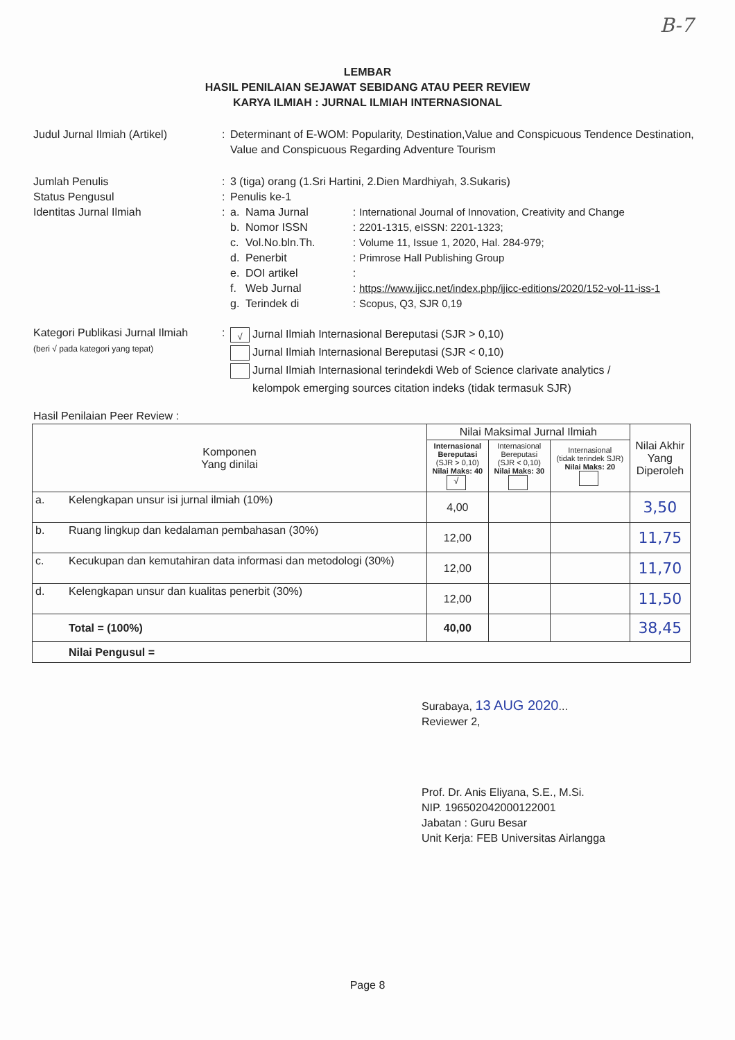B-7
LEMBAR
HASIL PENILAIAN SEJAWAT SEBIDANG ATAU PEER REVIEW
KARYA ILMIAH : JURNAL ILMIAH INTERNASIONAL
Judul Jurnal Ilmiah (Artikel)
: Determinant of E-WOM: Popularity, Destination,Value and Conspicuous Tendence Destination, Value and Conspicuous Regarding Adventure Tourism
Jumlah Penulis : 3 (tiga) orang (1.Sri Hartini, 2.Dien Mardhiyah, 3.Sukaris)
Status Pengusul : Penulis ke-1
Identitas Jurnal Ilmiah : a. Nama Jurnal: International Journal of Innovation, Creativity and Change
b. Nomor ISSN: 2201-1315, eISSN: 2201-1323;
c. Vol.No.bln.Th.: Volume 11, Issue 1, 2020, Hal. 284-979;
d. Penerbit: Primrose Hall Publishing Group
e. DOI artikel:
f. Web Jurnal: https://www.ijicc.net/index.php/ijicc-editions/2020/152-vol-11-iss-1
g. Terindek di: Scopus, Q3, SJR 0,19
Kategori Publikasi Jurnal Ilmiah
(beri √ pada kategori yang tepat)
:
√ Jurnal Ilmiah Internasional Bereputasi (SJR > 0,10)
Jurnal Ilmiah Internasional Bereputasi (SJR < 0,10)
Jurnal Ilmiah Internasional terindekdi Web of Science clarivate analytics /
kelompok emerging sources citation indeks (tidak termasuk SJR)
Hasil Penilaian Peer Review :
| Komponen Yang dinilai | | Nilai Maksimal Jurnal Ilmiah | | | Nilai Akhir Yang Diperoleh |
| --- | --- | --- | --- | --- | --- |
| | | Internasional Bereputasi (SJR > 0,10) Nilai Maks: 40 √ | Internasional Bereputasi (SJR < 0,10) Nilai Maks: 30 | Internasional (tidak terindek SJR) Nilai Maks: 20 | |
| a. | Kelengkapan unsur isi jurnal ilmiah (10%) | 4,00 | | | 3,50 |
| b. | Ruang lingkup dan kedalaman pembahasan (30%) | 12,00 | | | 11,75 |
| c. | Kecukupan dan kemutahiran data informasi dan metodologi (30%) | 12,00 | | | 11,70 |
| d. | Kelengkapan unsur dan kualitas penerbit (30%) | 12,00 | | | 11,50 |
| | Total = (100%) | 40,00 | | | 38,45 |
| | Nilai Pengusul = | | | | |
Surabaya, 13 AUG 2020...
Reviewer 2,
Prof. Dr. Anis Eliyana, S.E., M.Si.
NIP. 196502042000122001
Jabatan : Guru Besar
Unit Kerja: FEB Universitas Airlangga
Page 8